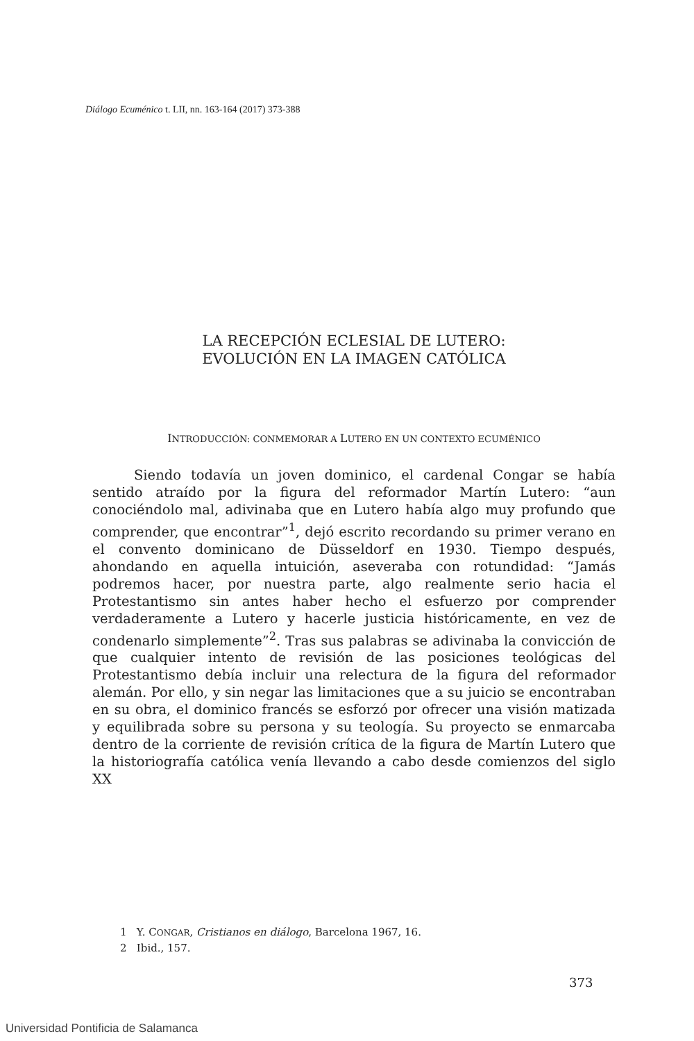Diálogo Ecuménico t. LII, nn. 163-164 (2017) 373-388
LA RECEPCIÓN ECLESIAL DE LUTERO:
EVOLUCIÓN EN LA IMAGEN CATÓLICA
INTRODUCCIÓN: CONMEMORAR A LUTERO EN UN CONTEXTO ECUMÉNICO
Siendo todavía un joven dominico, el cardenal Congar se había sentido atraído por la figura del reformador Martín Lutero: “aun conociéndolo mal, adivinaba que en Lutero había algo muy profundo que comprender, que encontrar”<sup>1</sup>, dejó escrito recordando su primer verano en el convento dominicano de Düsseldorf en 1930. Tiempo después, ahondando en aquella intuición, aseveraba con rotundidad: “Jamás podremos hacer, por nuestra parte, algo realmente serio hacia el Protestantismo sin antes haber hecho el esfuerzo por comprender verdaderamente a Lutero y hacerle justicia históricamente, en vez de condenarlo simplemente”<sup>2</sup>. Tras sus palabras se adivinaba la convicción de que cualquier intento de revisión de las posiciones teológicas del Protestantismo debía incluir una relectura de la figura del reformador alemán. Por ello, y sin negar las limitaciones que a su juicio se encontraban en su obra, el dominico francés se esforzó por ofrecer una visión matizada y equilibrada sobre su persona y su teología. Su proyecto se enmarcaba dentro de la corriente de revisión crítica de la figura de Martín Lutero que la historiografía católica venía llevando a cabo desde comienzos del siglo XX
1 Y. CONGAR, Cristianos en diálogo, Barcelona 1967, 16.
2 Ibid., 157.
373
Universidad Pontificia de Salamanca